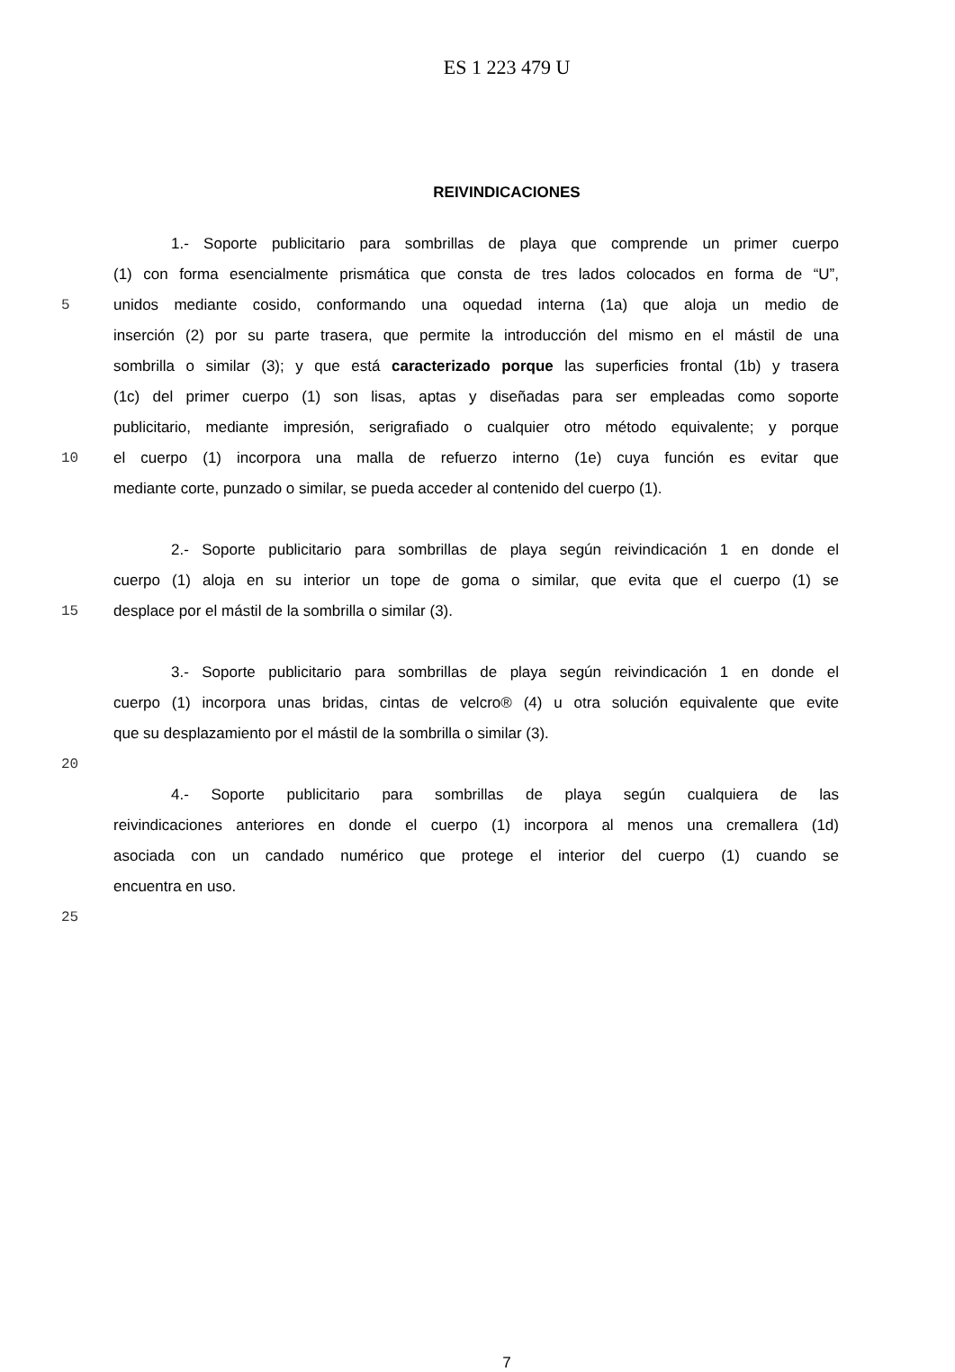ES 1 223 479 U
REIVINDICACIONES
1.- Soporte publicitario para sombrillas de playa que comprende un primer cuerpo
(1) con forma esencialmente prismática que consta de tres lados colocados en forma de “U”,
5 unidos mediante cosido, conformando una oquedad interna (1a) que aloja un medio de
inserción (2) por su parte trasera, que permite la introducción del mismo en el mástil de una
sombrilla o similar (3); y que está caracterizado porque las superficies frontal (1b) y trasera
(1c) del primer cuerpo (1) son lisas, aptas y diseñadas para ser empleadas como soporte
publicitario, mediante impresión, serigrafiado o cualquier otro método equivalente; y porque
10 el cuerpo (1) incorpora una malla de refuerzo interno (1e) cuya función es evitar que
mediante corte, punzado o similar, se pueda acceder al contenido del cuerpo (1).
2.- Soporte publicitario para sombrillas de playa según reivindicación 1 en donde el
cuerpo (1) aloja en su interior un tope de goma o similar, que evita que el cuerpo (1) se
15 desplace por el mástil de la sombrilla o similar (3).
3.- Soporte publicitario para sombrillas de playa según reivindicación 1 en donde el
cuerpo (1) incorpora unas bridas, cintas de velcro® (4) u otra solución equivalente que evite
que su desplazamiento por el mástil de la sombrilla o similar (3).
20
4.- Soporte publicitario para sombrillas de playa según cualquiera de las
reivindicaciones anteriores en donde el cuerpo (1) incorpora al menos una cremallera (1d)
asociada con un candado numérico que protege el interior del cuerpo (1) cuando se
encuentra en uso.
25
7